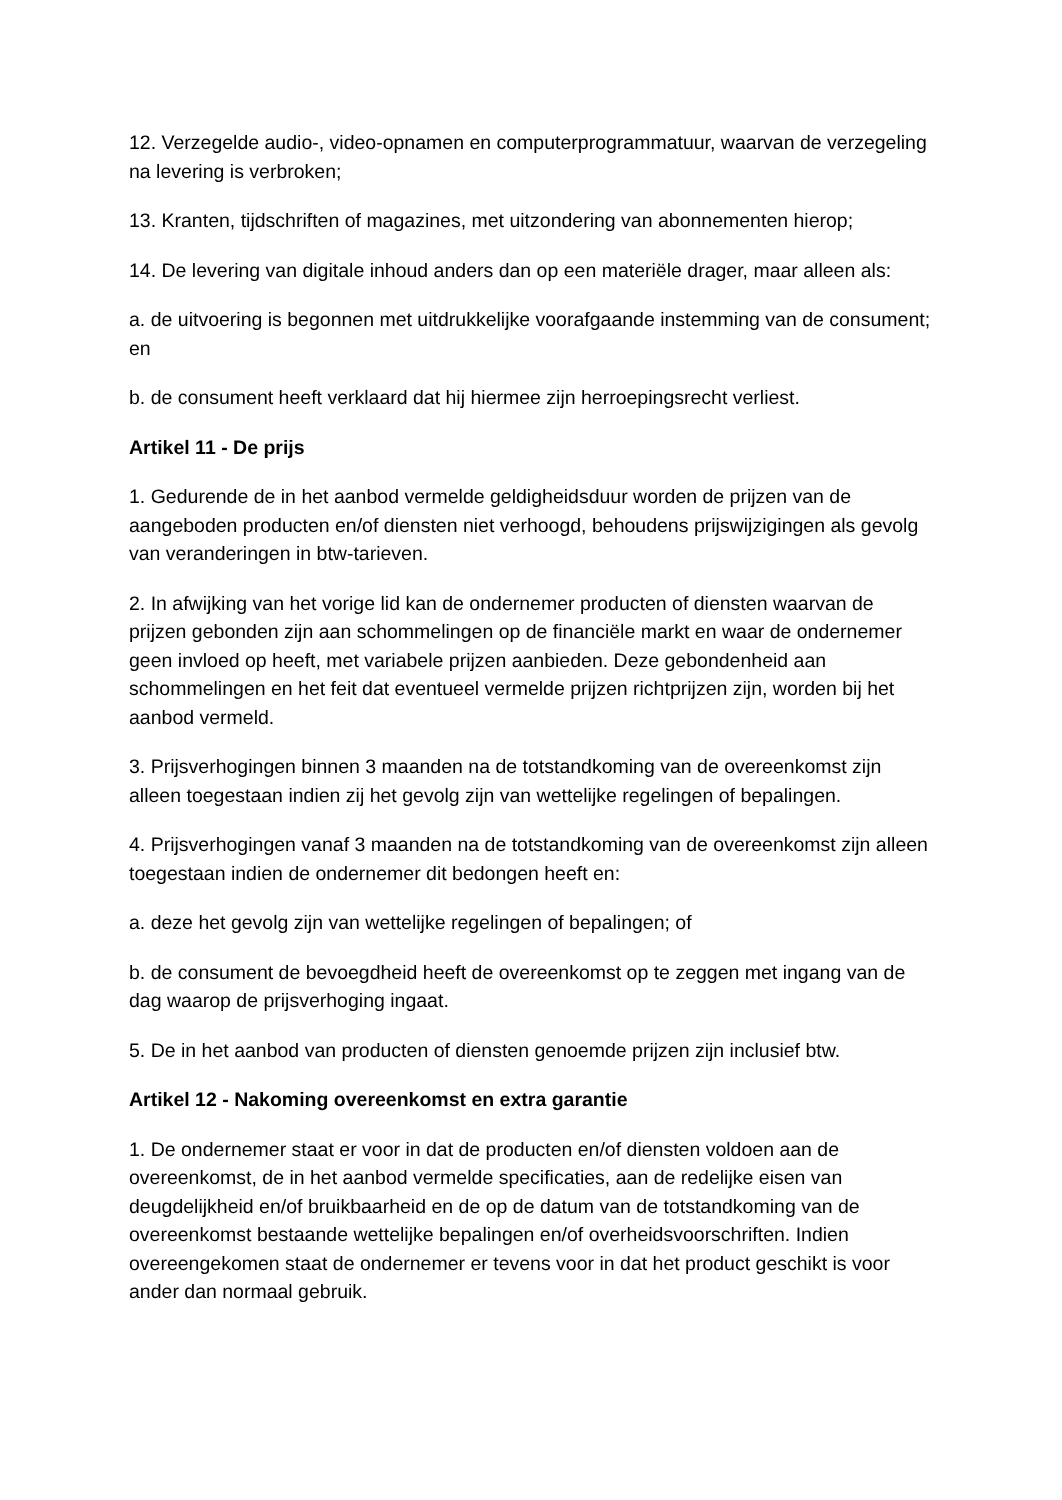12. Verzegelde audio-, video-opnamen en computerprogrammatuur, waarvan de verzegeling na levering is verbroken;
13. Kranten, tijdschriften of magazines, met uitzondering van abonnementen hierop;
14. De levering van digitale inhoud anders dan op een materiële drager, maar alleen als:
a. de uitvoering is begonnen met uitdrukkelijke voorafgaande instemming van de consument; en
b. de consument heeft verklaard dat hij hiermee zijn herroepingsrecht verliest.
Artikel 11 - De prijs
1. Gedurende de in het aanbod vermelde geldigheidsduur worden de prijzen van de aangeboden producten en/of diensten niet verhoogd, behoudens prijswijzigingen als gevolg van veranderingen in btw-tarieven.
2. In afwijking van het vorige lid kan de ondernemer producten of diensten waarvan de prijzen gebonden zijn aan schommelingen op de financiële markt en waar de ondernemer geen invloed op heeft, met variabele prijzen aanbieden. Deze gebondenheid aan schommelingen en het feit dat eventueel vermelde prijzen richtprijzen zijn, worden bij het aanbod vermeld.
3. Prijsverhogingen binnen 3 maanden na de totstandkoming van de overeenkomst zijn alleen toegestaan indien zij het gevolg zijn van wettelijke regelingen of bepalingen.
4. Prijsverhogingen vanaf 3 maanden na de totstandkoming van de overeenkomst zijn alleen toegestaan indien de ondernemer dit bedongen heeft en:
a. deze het gevolg zijn van wettelijke regelingen of bepalingen; of
b. de consument de bevoegdheid heeft de overeenkomst op te zeggen met ingang van de dag waarop de prijsverhoging ingaat.
5. De in het aanbod van producten of diensten genoemde prijzen zijn inclusief btw.
Artikel 12 - Nakoming overeenkomst en extra garantie
1. De ondernemer staat er voor in dat de producten en/of diensten voldoen aan de overeenkomst, de in het aanbod vermelde specificaties, aan de redelijke eisen van deugdelijkheid en/of bruikbaarheid en de op de datum van de totstandkoming van de overeenkomst bestaande wettelijke bepalingen en/of overheidsvoorschriften. Indien overeengekomen staat de ondernemer er tevens voor in dat het product geschikt is voor ander dan normaal gebruik.